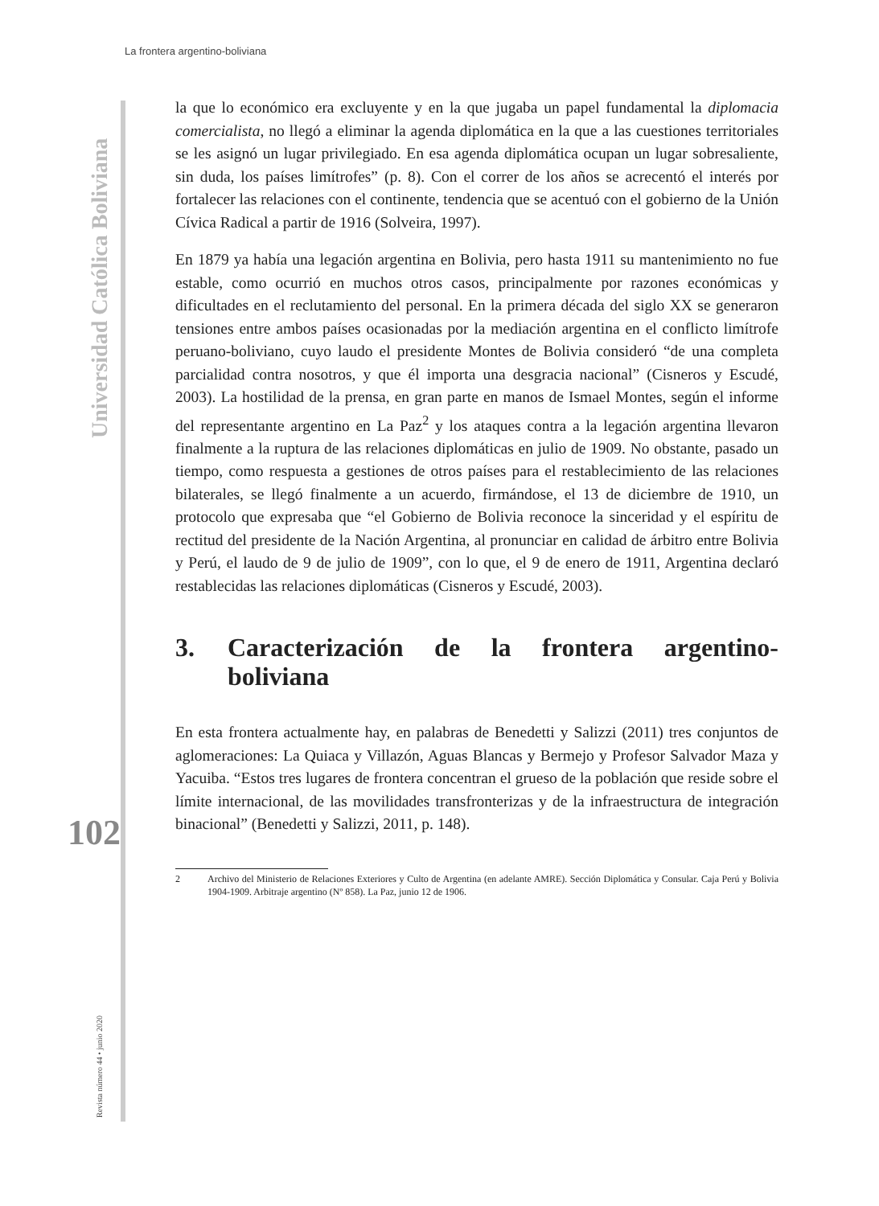La frontera argentino-boliviana
Universidad Católica Boliviana
102
Revista número 44 • junio 2020
la que lo económico era excluyente y en la que jugaba un papel fundamental la diplomacia comercialista, no llegó a eliminar la agenda diplomática en la que a las cuestiones territoriales se les asignó un lugar privilegiado. En esa agenda diplomática ocupan un lugar sobresaliente, sin duda, los países limítrofes” (p. 8). Con el correr de los años se acrecentó el interés por fortalecer las relaciones con el continente, tendencia que se acentuó con el gobierno de la Unión Cívica Radical a partir de 1916 (Solveira, 1997).
En 1879 ya había una legación argentina en Bolivia, pero hasta 1911 su mantenimiento no fue estable, como ocurrió en muchos otros casos, principalmente por razones económicas y dificultades en el reclutamiento del personal. En la primera década del siglo XX se generaron tensiones entre ambos países ocasionadas por la mediación argentina en el conflicto limítrofe peruano-boliviano, cuyo laudo el presidente Montes de Bolivia consideró “de una completa parcialidad contra nosotros, y que él importa una desgracia nacional” (Cisneros y Escudé, 2003). La hostilidad de la prensa, en gran parte en manos de Ismael Montes, según el informe del representante argentino en La Paz<sup>2</sup> y los ataques contra a la legación argentina llevaron finalmente a la ruptura de las relaciones diplomáticas en julio de 1909. No obstante, pasado un tiempo, como respuesta a gestiones de otros países para el restablecimiento de las relaciones bilaterales, se llegó finalmente a un acuerdo, firmándose, el 13 de diciembre de 1910, un protocolo que expresaba que “el Gobierno de Bolivia reconoce la sinceridad y el espíritu de rectitud del presidente de la Nación Argentina, al pronunciar en calidad de árbitro entre Bolivia y Perú, el laudo de 9 de julio de 1909”, con lo que, el 9 de enero de 1911, Argentina declaró restablecidas las relaciones diplomáticas (Cisneros y Escudé, 2003).
3. Caracterización de la frontera argentino-boliviana
En esta frontera actualmente hay, en palabras de Benedetti y Salizzi (2011) tres conjuntos de aglomeraciones: La Quiaca y Villazón, Aguas Blancas y Bermejo y Profesor Salvador Maza y Yacuiba. “Estos tres lugares de frontera concentran el grueso de la población que reside sobre el límite internacional, de las movilidades transfronterizas y de la infraestructura de integración binacional” (Benedetti y Salizzi, 2011, p. 148).
2 Archivo del Ministerio de Relaciones Exteriores y Culto de Argentina (en adelante AMRE). Sección Diplomática y Consular. Caja Perú y Bolivia 1904-1909. Arbitraje argentino (Nº 858). La Paz, junio 12 de 1906.